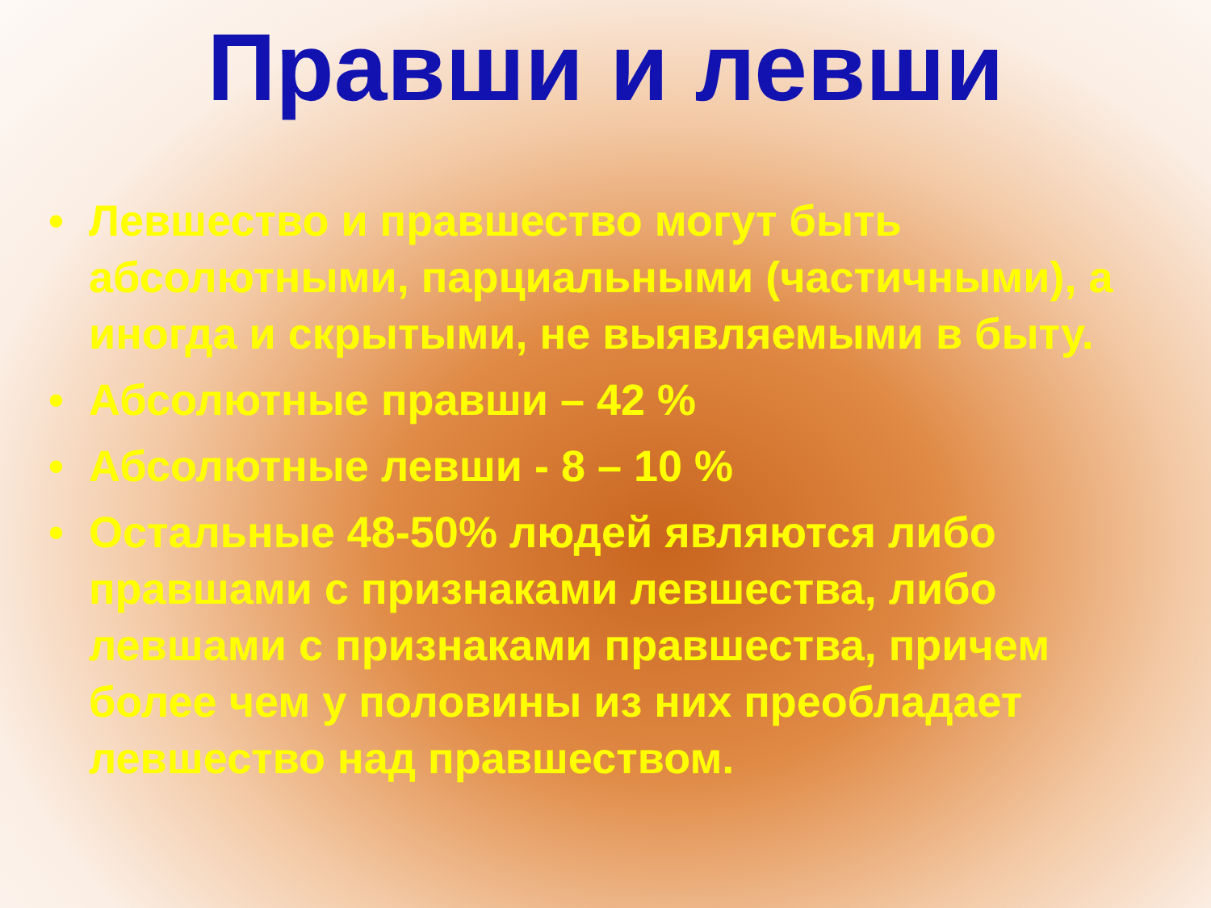Правши и левши
• Левшество и правшество могут быть абсолютными, парциальными (частичными), а иногда и скрытыми, не выявляемыми в быту.
• Абсолютные правши – 42 %
• Абсолютные левши - 8 – 10 %
• Остальные 48-50% людей являются либо правшами с признаками левшества, либо левшами с признаками правшества, причем более чем у половины из них преобладает левшество над правшеством.